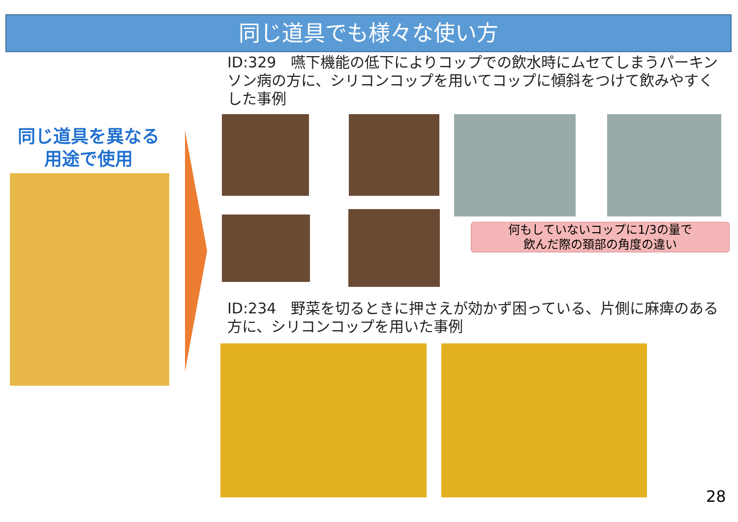同じ道具でも様々な使い方
同じ道具を異なる
用途で使用
ID:329　嚥下機能の低下によりコップでの飲水時にムセてしまうパーキンソン病の方に、シリコンコップを用いてコップに傾斜をつけて飲みやすくした事例
何もしていないコップに1/3の量で
飲んだ際の頚部の角度の違い
ID:234　野菜を切るときに押さえが効かず困っている、片側に麻痺のある方に、シリコンコップを用いた事例
28